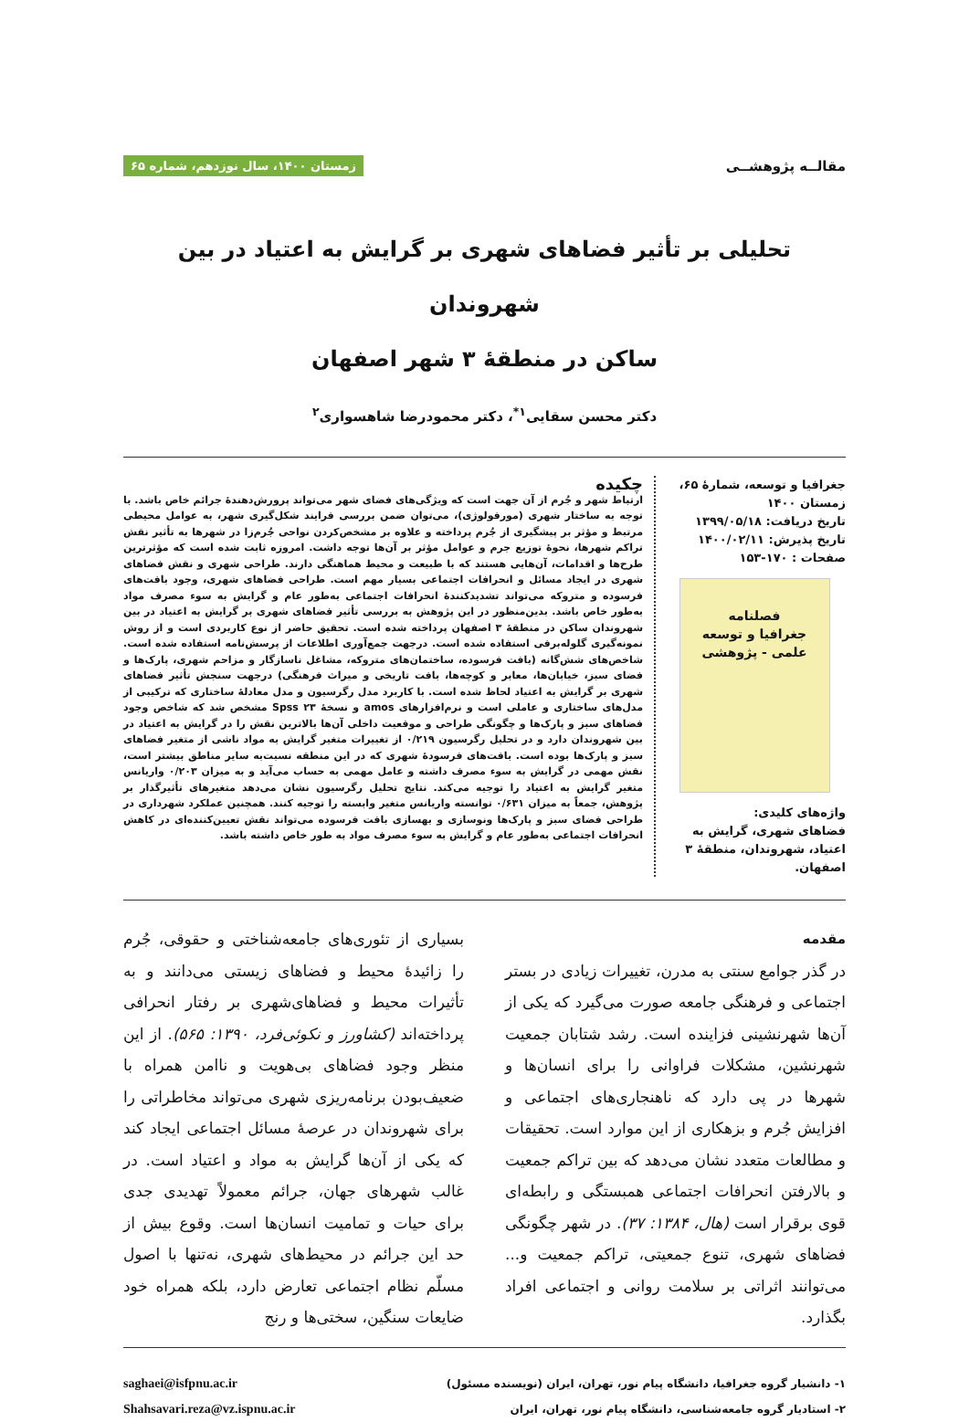مقالــه پژوهشــی
زمستان ۱۴۰۰، سال نوزدهم، شماره ۶۵
تحلیلی بر تأثیر فضاهای شهری بر گرایش به اعتیاد در بین شهروندان
ساکن در منطقهٔ ۳ شهر اصفهان
دکتر محسن سقایی<sup>۱*</sup>، دکتر محمودرضا شاهسواری<sup>۲</sup>
جغرافیا و توسعه، شمارهٔ ۶۵، زمستان ۱۴۰۰
تاریخ دریافت: ۱۳۹۹/۰۵/۱۸
تاریخ پذیرش: ۱۴۰۰/۰۲/۱۱
صفحات : ۱۷۰-۱۵۳
فصلنامه
جغرافیا و توسعه
علمی - پژوهشی
واژه‌های کلیدی:
فضاهای شهری، گرایش به اعتیاد، شهروندان، منطقهٔ ۳ اصفهان.
چکیده
ارتباط شهر و جُرم از آن جهت است که ویژگی‌های فضای شهر می‌تواند پرورش‌دهندهٔ جرائم خاص باشد. با توجه به ساختار شهری (مورفولوژی)، می‌توان ضمن بررسی فرایند شکل‌گیری شهر، به عوامل محیطی مرتبط و مؤثر بر پیشگیری از جُرم پرداخته و علاوه بر مشخص‌کردن نواحی جُرم‌زا در شهرها به تأثیر نقش تراکم شهرها، نحوهٔ توزیع جرم و عوامل مؤثر بر آن‌ها توجه داشت. امروزه ثابت شده است که مؤثرترین طرح‌ها و اقدامات، آن‌هایی هستند که با طبیعت و محیط هماهنگی دارند. طراحی شهری و نقش فضاهای شهری در ایجاد مسائل و انحرافات اجتماعی بسیار مهم است. طراحی فضاهای شهری، وجود بافت‌های فرسوده و متروکه می‌تواند تشدیدکنندهٔ انحرافات اجتماعی به‌طور عام و گرایش به سوء مصرف مواد به‌طور خاص باشد. بدین‌منظور در این پژوهش به بررسی تأثیر فضاهای شهری بر گرایش به اعتیاد در بین شهروندان ساکن در منطقهٔ ۳ اصفهان پرداخته شده است. تحقیق حاضر از نوع کاربردی است و از روش نمونه‌گیری گلوله‌برفی استفاده شده است. درجهت جمع‌آوری اطلاعات از پرسش‌نامه استفاده شده است. شاخص‌های شش‌گانه (بافت فرسوده، ساختمان‌های متروکه، مشاغل ناسازگار و مزاحم شهری، پارک‌ها و فضای سبز، خیابان‌ها، معابر و کوچه‌ها، بافت تاریخی و میراث فرهنگی) درجهت سنجش تأثیر فضاهای شهری بر گرایش به اعتیاد لحاظ شده است. با کاربرد مدل رگرسیون و مدل معادلهٔ ساختاری که ترکیبی از مدل‌های ساختاری و عاملی است و نرم‌افزارهای amos و نسخهٔ ۲۳ Spss مشخص شد که شاخص وجود فضاهای سبز و پارک‌ها و چگونگی طراحی و موقعیت داخلی آن‌ها بالاترین نقش را در گرایش به اعتیاد در بین شهروندان دارد و در تحلیل رگرسیون ۰/۲۱۹ از تغییرات متغیر گرایش به مواد ناشی از متغیر فضاهای سبز و پارک‌ها بوده است. بافت‌های فرسودهٔ شهری که در این منطقه نسبت‌به سایر مناطق بیشتر است، نقش مهمی در گرایش به سوء مصرف داشته و عامل مهمی به حساب می‌آید و به میزان ۰/۲۰۳ واریانس متغیر گرایش به اعتیاد را توجیه می‌کند. نتایج تحلیل رگرسیون نشان می‌دهد متغیرهای تأثیرگذار بر پژوهش، جمعاً به میزان ۰/۶۳۱ توانسته واریانس متغیر وابسته را توجیه کنند. همچنین عملکرد شهرداری در طراحی فضای سبز و پارک‌ها ونوسازی و بهسازی بافت فرسوده می‌تواند نقش تعیین‌کننده‌ای در کاهش انحرافات اجتماعی به‌طور عام و گرایش به سوء مصرف مواد به طور خاص داشته باشد.
مقدمه
در گذر جوامع سنتی به مدرن، تغییرات زیادی در بستر اجتماعی و فرهنگی جامعه صورت می‌گیرد که یکی از آن‌ها شهرنشینی فزاینده است. رشد شتابان جمعیت شهرنشین، مشکلات فراوانی را برای انسان‌ها و شهرها در پی دارد که ناهنجاری‌های اجتماعی و افزایش جُرم و بزهکاری از این موارد است. تحقیقات و مطالعات متعدد نشان می‌دهد که بین تراکم جمعیت و بالارفتن انحرافات اجتماعی همبستگی و رابطه‌ای قوی برقرار است (هال، ۱۳۸۴: ۳۷). در شهر چگونگی فضاهای شهری، تنوع جمعیتی، تراکم جمعیت و... می‌توانند اثراتی بر سلامت روانی و اجتماعی افراد بگذارد.
بسیاری از تئوری‌های جامعه‌شناختی و حقوقی، جُرم را زائیدهٔ محیط و فضاهای زیستی می‌دانند و به تأثیرات محیط و فضاهای‌شهری بر رفتار انحرافی پرداخته‌اند (کشاورز و نکوئی‌فرد، ۱۳۹۰: ۵۶۵). از این منظر وجود فضاهای بی‌هویت و ناامن همراه با ضعیف‌بودن برنامه‌ریزی شهری می‌تواند مخاطراتی را برای شهروندان در عرصهٔ مسائل اجتماعی ایجاد کند که یکی از آن‌ها گرایش به مواد و اعتیاد است. در غالب شهرهای جهان، جرائم معمولاً تهدیدی جدی برای حیات و تمامیت انسان‌ها است. وقوع بیش از حد این جرائم در محیط‌های شهری، نه‌تنها با اصول مسلّم نظام اجتماعی تعارض دارد، بلکه همراه خود ضایعات سنگین، سختی‌ها و رنج
۱- دانشیار گروه جغرافیا، دانشگاه پیام نور، تهران، ایران (نویسنده مسئول)
۲- استادیار گروه جامعه‌شناسی، دانشگاه پیام نور، تهران، ایران
saghaei@isfpnu.ac.ir
Shahsavari.reza@vz.ispnu.ac.ir